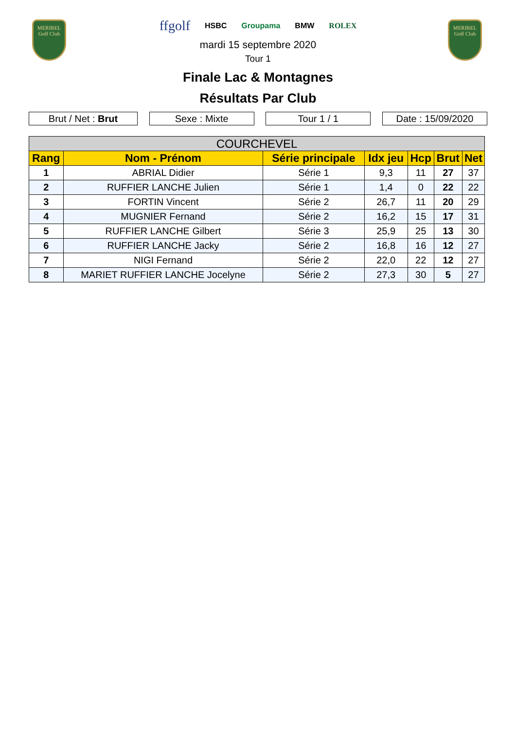MERIBEL
Golf Club
MERIBEL
Golf Club
ffgolf HSBC Groupama BMW ROLEX
mardi 15 septembre 2020
Tour 1
Finale Lac & Montagnes
Résultats Par Club
Brut / Net : Brut Sexe : Mixte Tour 1 / 1 Date : 15/09/2020
| COURCHEVEL | | | | | | |
| --- | --- | --- | --- | --- | --- | --- |
| Rang | Nom - Prénom | Série principale | Idx jeu | Hcp | Brut | Net |
| 1 | ABRIAL Didier | Série 1 | 9,3 | 11 | 27 | 37 |
| 2 | RUFFIER LANCHE Julien | Série 1 | 1,4 | 0 | 22 | 22 |
| 3 | FORTIN Vincent | Série 2 | 26,7 | 11 | 20 | 29 |
| 4 | MUGNIER Fernand | Série 2 | 16,2 | 15 | 17 | 31 |
| 5 | RUFFIER LANCHE Gilbert | Série 3 | 25,9 | 25 | 13 | 30 |
| 6 | RUFFIER LANCHE Jacky | Série 2 | 16,8 | 16 | 12 | 27 |
| 7 | NIGI Fernand | Série 2 | 22,0 | 22 | 12 | 27 |
| 8 | MARIET RUFFIER LANCHE Jocelyne | Série 2 | 27,3 | 30 | 5 | 27 |